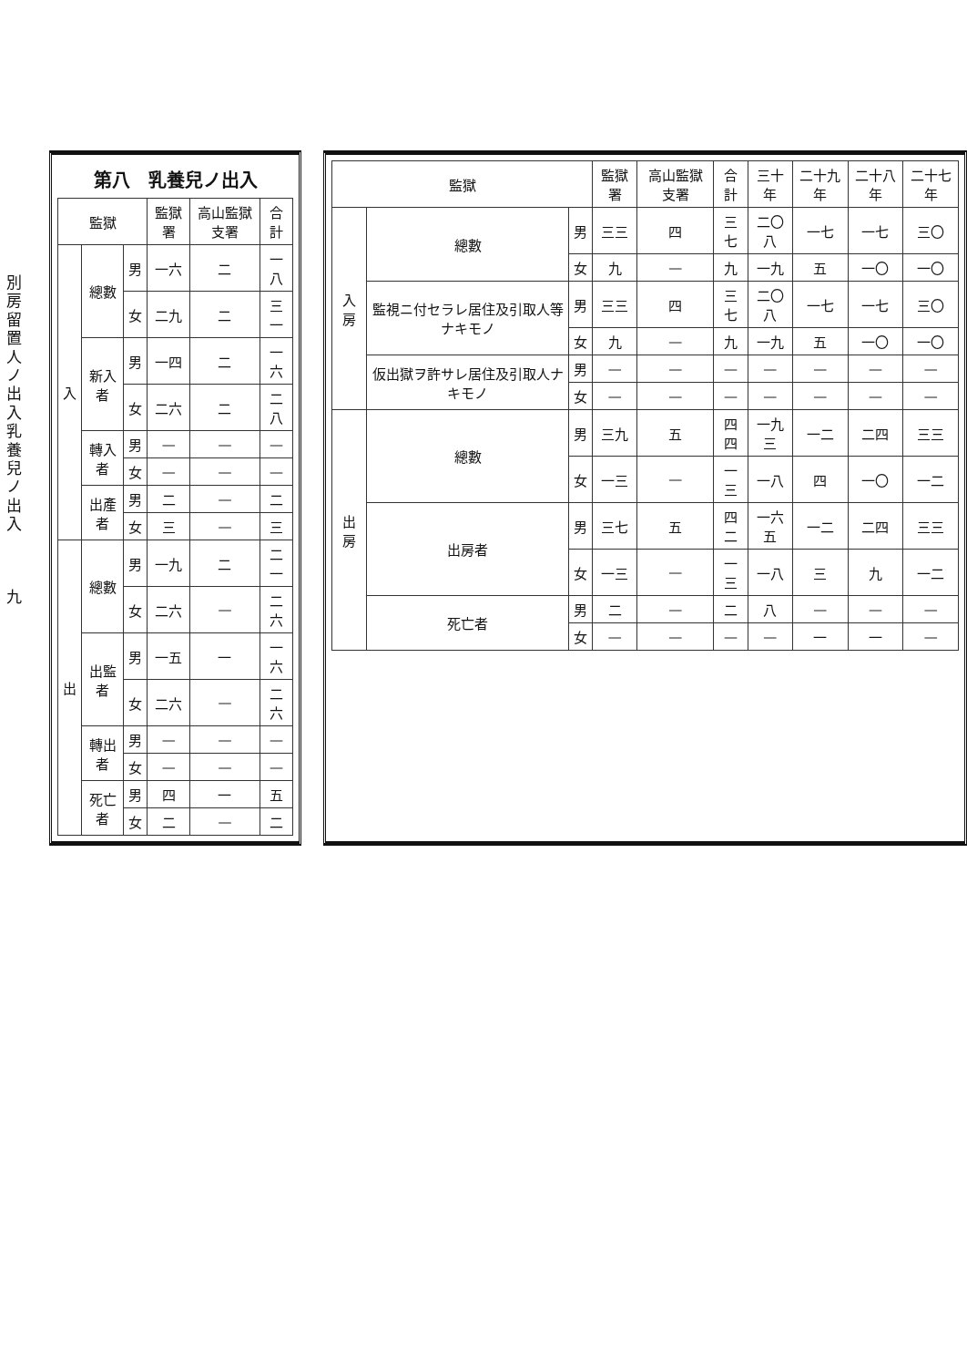| 監獄 | | | 監獄署 | 高山監獄支署 | 合計 | 三十年 | 二十九年 | 二十八年 | 二十七年 |
| --- | --- | --- | --- | --- | --- | --- | --- | --- | --- |
| 入房 | 總數 | 男 | 三三 | 四 | 三七 | 二〇八 | 一七 | 一七 | 三〇 |
| | | 女 | 九 | — | 九 | 一九 | 五 | 一〇 | 一〇 |
| | 監視ニ付セラレ居住及引取人等ナキモノ | 男 | 三三 | 四 | 三七 | 二〇八 | 一七 | 一七 | 三〇 |
| | | 女 | 九 | — | 九 | 一九 | 五 | 一〇 | 一〇 |
| | 仮出獄ヲ許サレ居住及引取人ナキモノ | 男 | — | — | — | — | — | — | — |
| | | 女 | — | — | — | — | — | — | — |
| 出房 | 總數 | 男 | 三九 | 五 | 四四 | 一九三 | 一二 | 二四 | 三三 |
| | | 女 | 一三 | — | 一三 | 一八 | 四 | 一〇 | 一二 |
| | 出房者 | 男 | 三七 | 五 | 四二 | 一六五 | 一二 | 二四 | 三三 |
| | | 女 | 一三 | — | 一三 | 一八 | 三 | 九 | 一二 |
| | 死亡者 | 男 | 二 | — | 二 | 八 | — | — | — |
| | | 女 | — | — | — | — | 一 | 一 | — |
第八 乳養兒ノ出入
| 監獄 | | | 監獄署 | 高山監獄支署 | 合計 |
| --- | --- | --- | --- | --- | --- |
| 入 | 總數 | 男 | 一六 | 二 | 一八 |
| | | 女 | 二九 | 二 | 三一 |
| | 新入者 | 男 | 一四 | 二 | 一六 |
| | | 女 | 二六 | 二 | 二八 |
| | 轉入者 | 男 | — | — | — |
| | | 女 | — | — | — |
| | 出產者 | 男 | 二 | — | 二 |
| | | 女 | 三 | — | 三 |
| 出 | 總數 | 男 | 一九 | 二 | 二一 |
| | | 女 | 二六 | — | 二六 |
| | 出監者 | 男 | 一五 | 一 | 一六 |
| | | 女 | 二六 | — | 二六 |
| | 轉出者 | 男 | — | — | — |
| | | 女 | — | — | — |
| | 死亡者 | 男 | 四 | 一 | 五 |
| | | 女 | 二 | — | 二 |
別房留置人ノ出入　乳養兒ノ出入
九